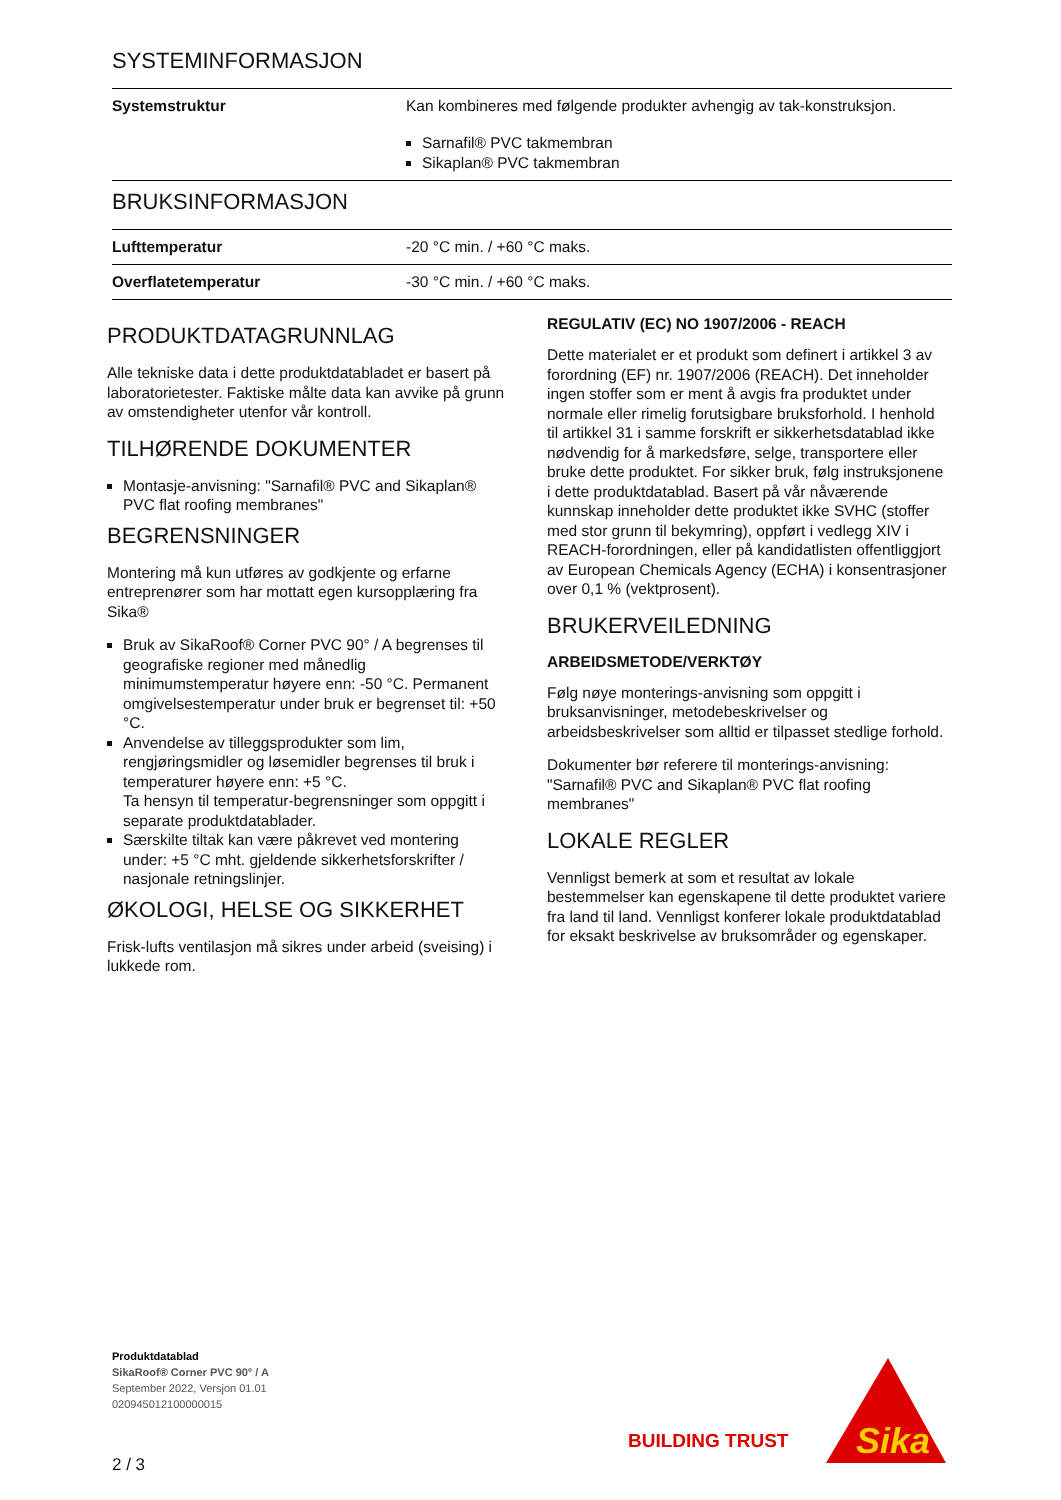SYSTEMINFORMASJON
| Systemstruktur | Kan kombineres med følgende produkter avhengig av tak-konstruksjon. Sarnafil® PVC takmembran Sikaplan® PVC takmembran |
BRUKSINFORMASJON
| Lufttemperatur | -20 °C min. / +60 °C maks. |
| Overflatetemperatur | -30 °C min. / +60 °C maks. |
PRODUKTDATAGRUNNLAG
Alle tekniske data i dette produktdatabladet er basert på laboratorietester. Faktiske målte data kan avvike på grunn av omstendigheter utenfor vår kontroll.
TILHØRENDE DOKUMENTER
Montasje-anvisning: "Sarnafil® PVC and Sikaplan® PVC flat roofing membranes"
BEGRENSNINGER
Montering må kun utføres av godkjente og erfarne entreprenører som har mottatt egen kursopplæring fra Sika®
Bruk av SikaRoof® Corner PVC 90° / A begrenses til geografiske regioner med månedlig minimumstemperatur høyere enn: -50 °C. Permanent omgivelsestemperatur under bruk er begrenset til: +50 °C.
Anvendelse av tilleggsprodukter som lim, rengjøringsmidler og løsemidler begrenses til bruk i temperaturer høyere enn: +5 °C.
Ta hensyn til temperatur-begrensninger som oppgitt i separate produktdatablader.
Særskilte tiltak kan være påkrevet ved montering under: +5 °C mht. gjeldende sikkerhetsforskrifter / nasjonale retningslinjer.
ØKOLOGI, HELSE OG SIKKERHET
Frisk-lufts ventilasjon må sikres under arbeid (sveising) i lukkede rom.
REGULATIV (EC) NO 1907/2006 - REACH
Dette materialet er et produkt som definert i artikkel 3 av forordning (EF) nr. 1907/2006 (REACH). Det inneholder ingen stoffer som er ment å avgis fra produktet under normale eller rimelig forutsigbare bruksforhold. I henhold til artikkel 31 i samme forskrift er sikkerhetsdatablad ikke nødvendig for å markedsføre, selge, transportere eller bruke dette produktet. For sikker bruk, følg instruksjonene i dette produktdatablad. Basert på vår nåværende kunnskap inneholder dette produktet ikke SVHC (stoffer med stor grunn til bekymring), oppført i vedlegg XIV i REACH-forordningen, eller på kandidatlisten offentliggjort av European Chemicals Agency (ECHA) i konsentrasjoner over 0,1 % (vektprosent).
BRUKERVEILEDNING
ARBEIDSMETODE/VERKTØY
Følg nøye monterings-anvisning som oppgitt i bruksanvisninger, metodebeskrivelser og arbeidsbeskrivelser som alltid er tilpasset stedlige forhold.
Dokumenter bør referere til monterings-anvisning: "Sarnafil® PVC and Sikaplan® PVC flat roofing membranes"
LOKALE REGLER
Vennligst bemerk at som et resultat av lokale bestemmelser kan egenskapene til dette produktet variere fra land til land. Vennligst konferer lokale produktdatablad for eksakt beskrivelse av bruksområder og egenskaper.
Produktdatablad
SikaRoof® Corner PVC 90° / A
September 2022, Versjon 01.01
020945012100000015
2 / 3
BUILDING TRUST
Sika